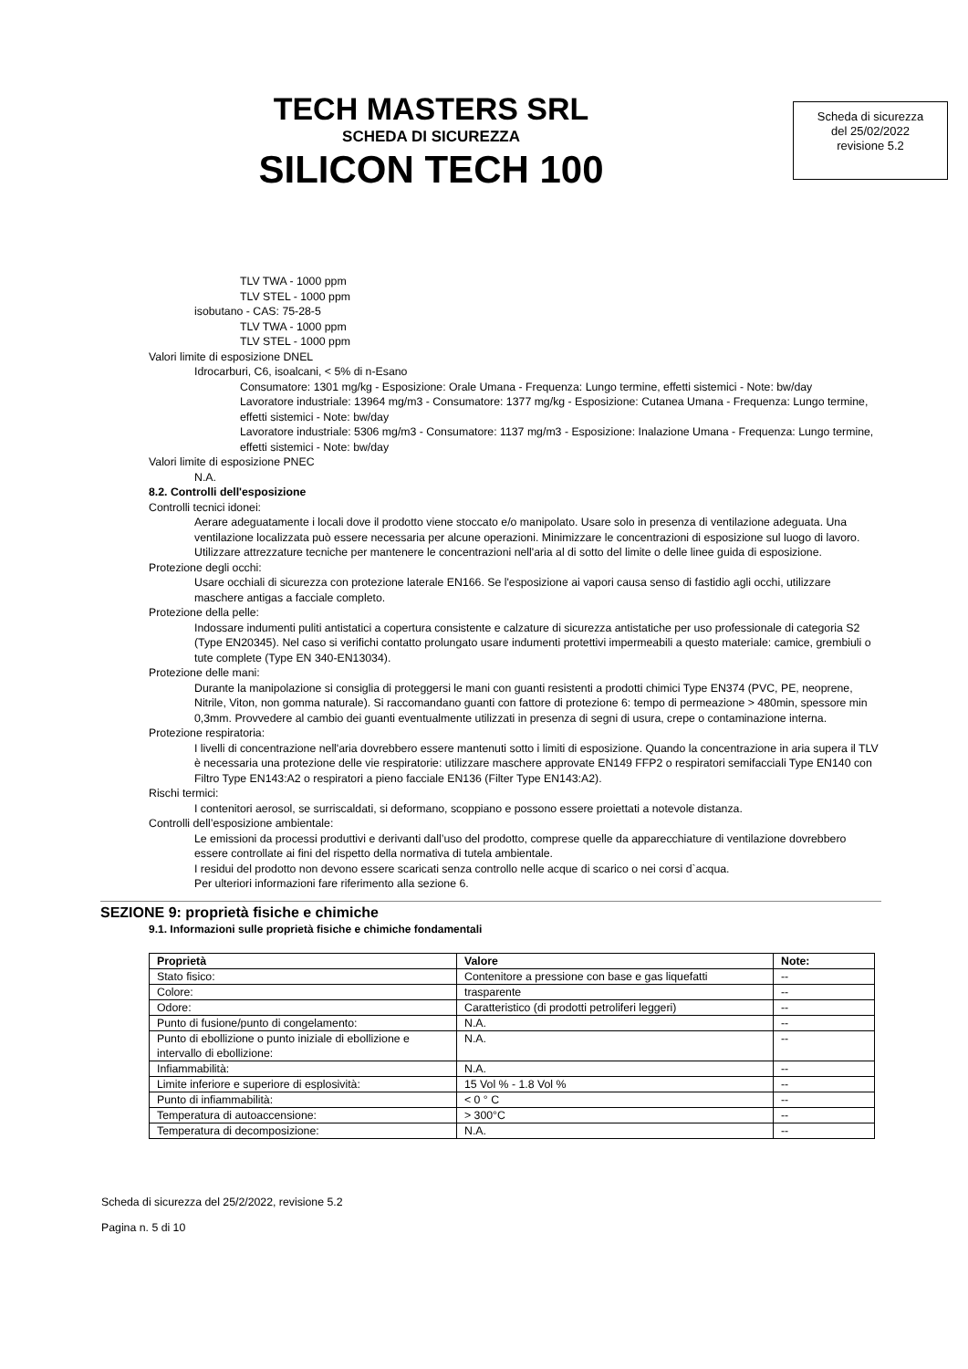TECH MASTERS SRL
SCHEDA DI SICUREZZA
SILICON TECH 100
Scheda di sicurezza
del 25/02/2022
revisione 5.2
TLV TWA - 1000 ppm
TLV STEL - 1000 ppm
isobutano - CAS: 75-28-5
TLV TWA - 1000 ppm
TLV STEL - 1000 ppm
Valori limite di esposizione DNEL
Idrocarburi, C6, isoalcani, < 5% di n-Esano
Consumatore: 1301 mg/kg - Esposizione: Orale Umana - Frequenza: Lungo termine, effetti sistemici - Note: bw/day
Lavoratore industriale: 13964 mg/m3 - Consumatore: 1377 mg/kg - Esposizione: Cutanea Umana - Frequenza: Lungo termine, effetti sistemici - Note: bw/day
Lavoratore industriale: 5306 mg/m3 - Consumatore: 1137 mg/m3 - Esposizione: Inalazione Umana - Frequenza: Lungo termine, effetti sistemici - Note: bw/day
Valori limite di esposizione PNEC
N.A.
8.2. Controlli dell'esposizione
Controlli tecnici idonei:
Aerare adeguatamente i locali dove il prodotto viene stoccato e/o manipolato. Usare solo in presenza di ventilazione adeguata. Una ventilazione localizzata può essere necessaria per alcune operazioni. Minimizzare le concentrazioni di esposizione sul luogo di lavoro. Utilizzare attrezzature tecniche per mantenere le concentrazioni nell'aria al di sotto del limite o delle linee guida di esposizione.
Protezione degli occhi:
Usare occhiali di sicurezza con protezione laterale EN166. Se l'esposizione ai vapori causa senso di fastidio agli occhi, utilizzare maschere antigas a facciale completo.
Protezione della pelle:
Indossare indumenti puliti antistatici a copertura consistente e calzature di sicurezza antistatiche per uso professionale di categoria S2 (Type EN20345). Nel caso si verifichi contatto prolungato usare indumenti protettivi impermeabili a questo materiale: camice, grembiuli o tute complete (Type EN 340-EN13034).
Protezione delle mani:
Durante la manipolazione si consiglia di proteggersi le mani con guanti resistenti a prodotti chimici Type EN374 (PVC, PE, neoprene, Nitrile, Viton, non gomma naturale). Si raccomandano guanti con fattore di protezione 6: tempo di permeazione > 480min, spessore min 0,3mm. Provvedere al cambio dei guanti eventualmente utilizzati in presenza di segni di usura, crepe o contaminazione interna.
Protezione respiratoria:
I livelli di concentrazione nell'aria dovrebbero essere mantenuti sotto i limiti di esposizione. Quando la concentrazione in aria supera il TLV è necessaria una protezione delle vie respiratorie: utilizzare maschere approvate EN149 FFP2 o respiratori semifacciali Type EN140 con Filtro Type EN143:A2 o respiratori a pieno facciale EN136 (Filter Type EN143:A2).
Rischi termici:
I contenitori aerosol, se surriscaldati, si deformano, scoppiano e possono essere proiettati a notevole distanza.
Controlli dell’esposizione ambientale:
Le emissioni da processi produttivi e derivanti dall’uso del prodotto, comprese quelle da apparecchiature di ventilazione dovrebbero essere controllate ai fini del rispetto della normativa di tutela ambientale.
I residui del prodotto non devono essere scaricati senza controllo nelle acque di scarico o nei corsi d`acqua.
Per ulteriori informazioni fare riferimento alla sezione 6.
SEZIONE 9: proprietà fisiche e chimiche
9.1. Informazioni sulle proprietà fisiche e chimiche fondamentali
| Proprietà | Valore | Note: |
| --- | --- | --- |
| Stato fisico: | Contenitore a pressione con base e gas liquefatti | -- |
| Colore: | trasparente | -- |
| Odore: | Caratteristico (di prodotti petroliferi leggeri) | -- |
| Punto di fusione/punto di congelamento: | N.A. | -- |
| Punto di ebollizione o punto iniziale di ebollizione e intervallo di ebollizione: | N.A. | -- |
| Infiammabilità: | N.A. | -- |
| Limite inferiore e superiore di esplosività: | 15 Vol % - 1.8 Vol % | -- |
| Punto di infiammabilità: | < 0 ° C | -- |
| Temperatura di autoaccensione: | > 300°C | -- |
| Temperatura di decomposizione: | N.A. | -- |
Scheda di sicurezza del 25/2/2022, revisione 5.2
Pagina n. 5 di 10